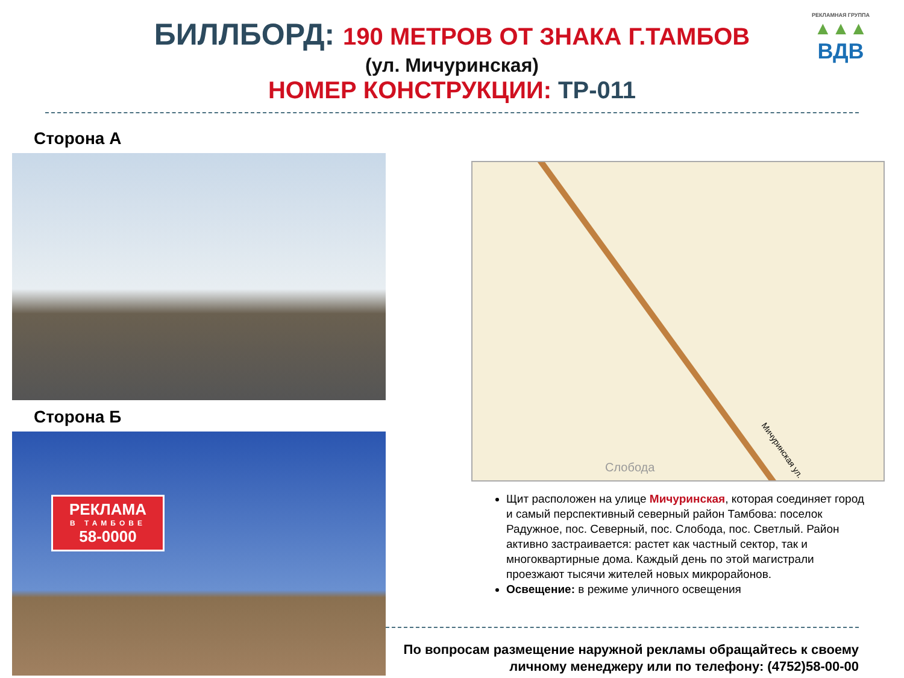БИЛЛБОРД: 190 МЕТРОВ ОТ ЗНАКА Г.ТАМБОВ
(ул. Мичуринская)
НОМЕР КОНСТРУКЦИИ: ТР-011
РЕКЛАМНАЯ ГРУППА
▲▲▲
ВДВ
Сторона А
Сторона Б
РЕКЛАМА
В ТАМБОВЕ
58-0000
Мичуринская ул.
Слобода
Щит расположен на улице Мичуринская, которая соединяет город и самый перспективный северный район Тамбова: поселок Радужное, пос. Северный, пос. Слобода, пос. Светлый. Район активно застраивается: растет как частный сектор, так и многоквартирные дома. Каждый день по этой магистрали проезжают тысячи жителей новых микрорайонов.
Освещение: в режиме уличного освещения
По вопросам размещение наружной рекламы обращайтесь к своему личному менеджеру или по телефону: (4752)58-00-00